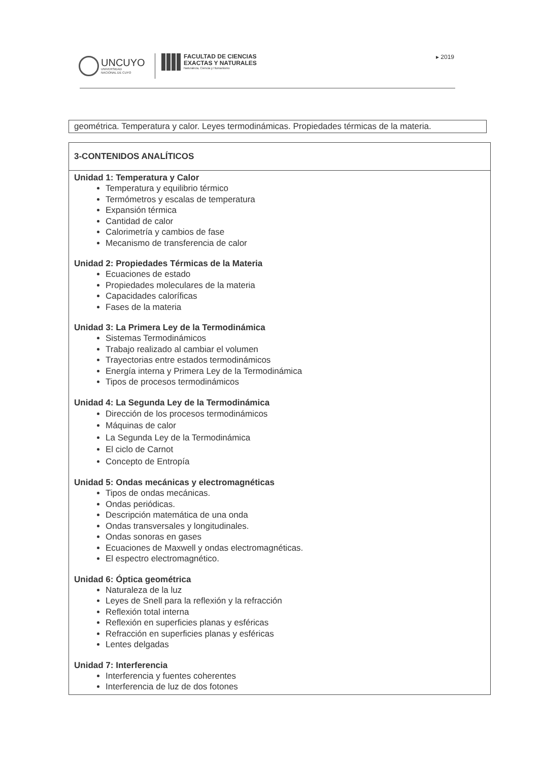UNCUYO
UNIVERSIDAD
NACIONAL DE CUYO
FACULTAD DE CIENCIAS
EXACTAS Y NATURALES
Naturaleza, Ciencia y Humanismo
▸ 2019
geométrica. Temperatura y calor. Leyes termodinámicas. Propiedades térmicas de la materia.
| 3-CONTENIDOS ANALÍTICOS |
| --- |
| Unidad 1: Temperatura y Calor Temperatura y equilibrio térmico Termómetros y escalas de temperatura Expansión térmica Cantidad de calor Calorimetría y cambios de fase Mecanismo de transferencia de calor Unidad 2: Propiedades Térmicas de la Materia Ecuaciones de estado Propiedades moleculares de la materia Capacidades caloríficas Fases de la materia Unidad 3: La Primera Ley de la Termodinámica Sistemas Termodinámicos Trabajo realizado al cambiar el volumen Trayectorias entre estados termodinámicos Energía interna y Primera Ley de la Termodinámica Tipos de procesos termodinámicos Unidad 4: La Segunda Ley de la Termodinámica Dirección de los procesos termodinámicos Máquinas de calor La Segunda Ley de la Termodinámica El ciclo de Carnot Concepto de Entropía Unidad 5: Ondas mecánicas y electromagnéticas Tipos de ondas mecánicas. Ondas periódicas. Descripción matemática de una onda Ondas transversales y longitudinales. Ondas sonoras en gases Ecuaciones de Maxwell y ondas electromagnéticas. El espectro electromagnético. Unidad 6: Óptica geométrica Naturaleza de la luz Leyes de Snell para la reflexión y la refracción Reflexión total interna Reflexión en superficies planas y esféricas Refracción en superficies planas y esféricas Lentes delgadas Unidad 7: Interferencia Interferencia y fuentes coherentes Interferencia de luz de dos fotones |